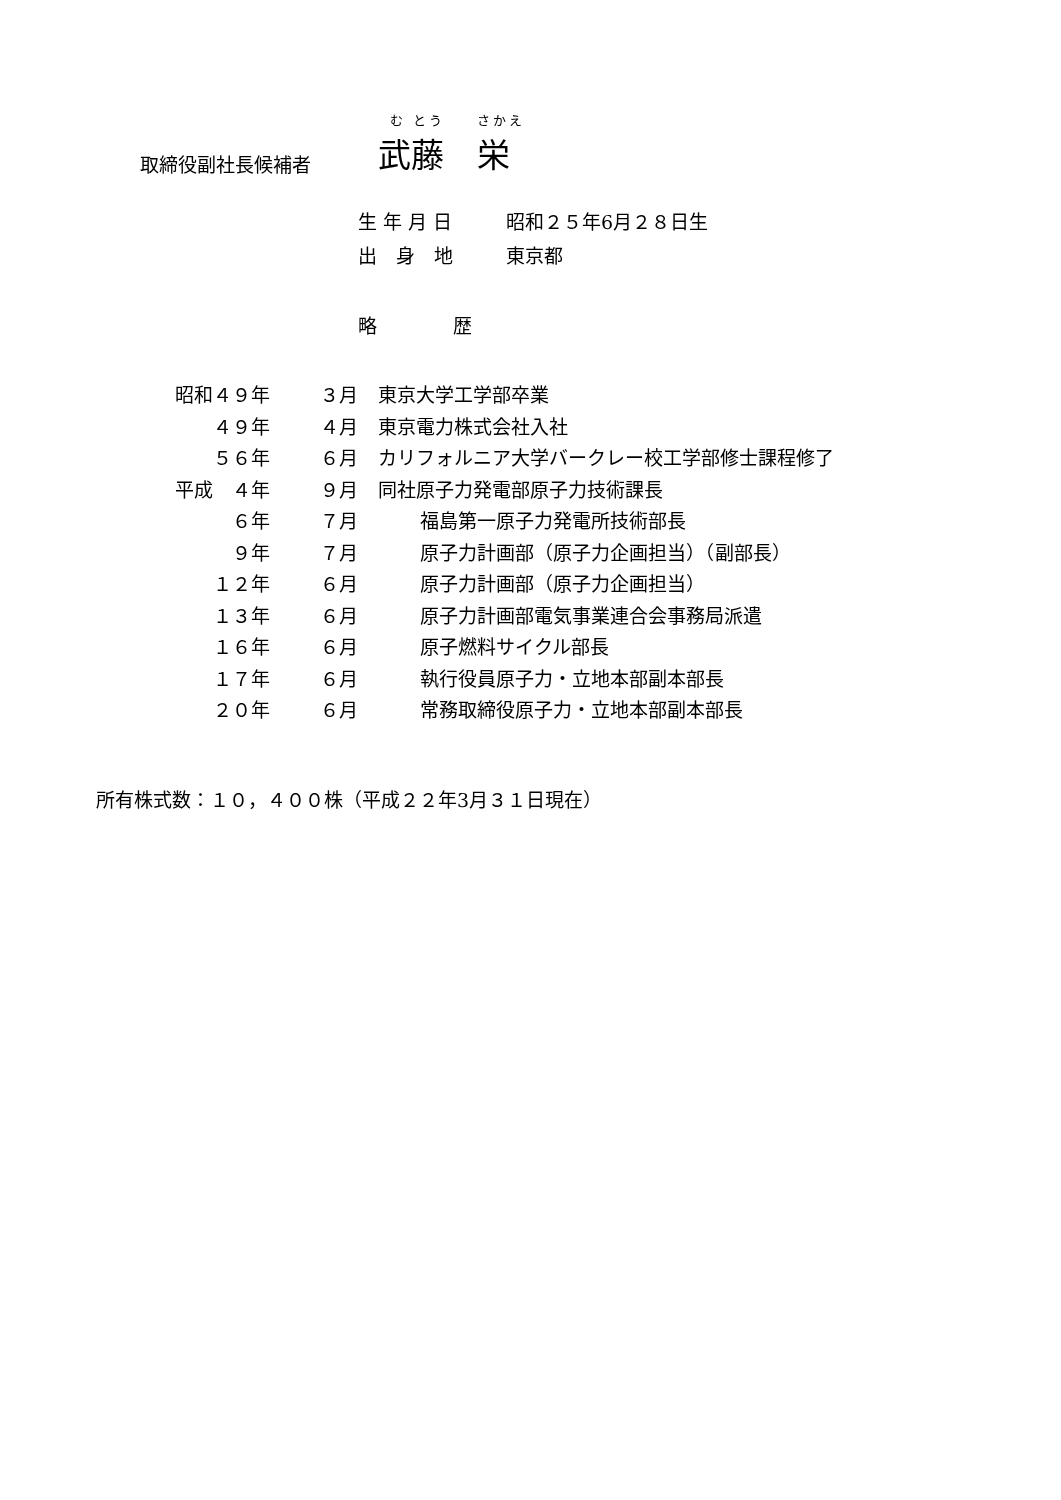む とう　　さかえ
取締役副社長候補者 武藤　栄
生 年 月 日 昭和２５年6月２８日生
出　身　地 東京都
略　　　　歴
| 昭和４９年 | ３月 | 東京大学工学部卒業 |
| ４９年 | ４月 | 東京電力株式会社入社 |
| ５６年 | ６月 | カリフォルニア大学バークレー校工学部修士課程修了 |
| 平成 ４年 | ９月 | 同社原子力発電部原子力技術課長 |
| ６年 | ７月 | 福島第一原子力発電所技術部長 |
| ９年 | ７月 | 原子力計画部（原子力企画担当）（副部長） |
| １２年 | ６月 | 原子力計画部（原子力企画担当） |
| １３年 | ６月 | 原子力計画部電気事業連合会事務局派遣 |
| １６年 | ６月 | 原子燃料サイクル部長 |
| １７年 | ６月 | 執行役員原子力・立地本部副本部長 |
| ２０年 | ６月 | 常務取締役原子力・立地本部副本部長 |
所有株式数：１０，４００株（平成２２年3月３１日現在）